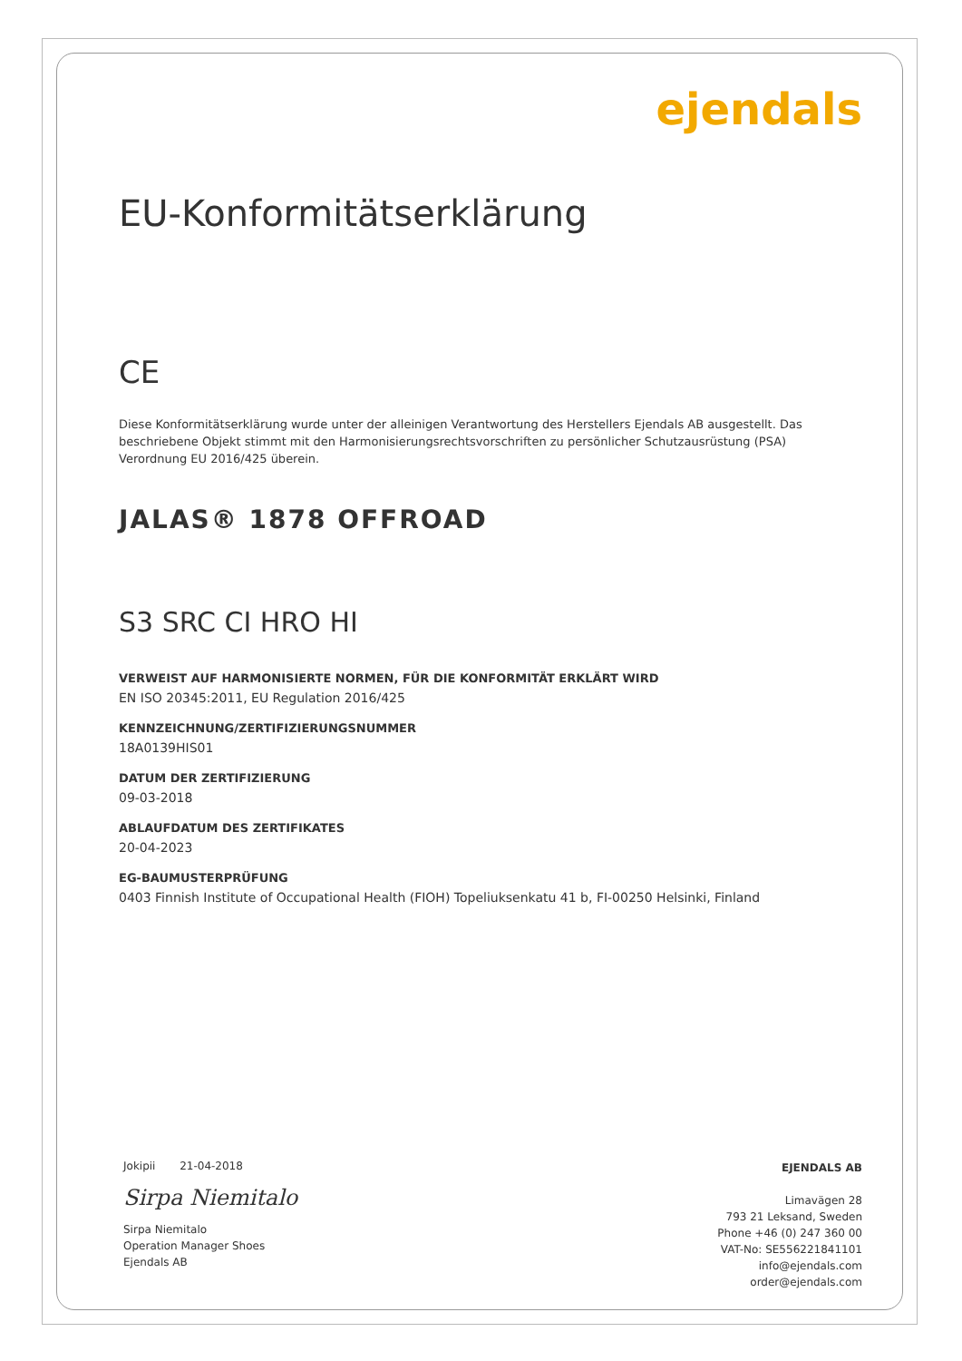ejendals
EU-Konformitätserklärung
CE
Diese Konformitätserklärung wurde unter der alleinigen Verantwortung des Herstellers Ejendals AB ausgestellt. Das beschriebene Objekt stimmt mit den Harmonisierungsrechtsvorschriften zu persönlicher Schutzausrüstung (PSA) Verordnung EU 2016/425 überein.
JALAS® 1878 OFFROAD
S3 SRC CI HRO HI
VERWEIST AUF HARMONISIERTE NORMEN, FÜR DIE KONFORMITÄT ERKLÄRT WIRD
EN ISO 20345:2011, EU Regulation 2016/425
KENNZEICHNUNG/ZERTIFIZIERUNGSNUMMER
18A0139HIS01
DATUM DER ZERTIFIZIERUNG
09-03-2018
ABLAUFDATUM DES ZERTIFIKATES
20-04-2023
EG-BAUMUSTERPRÜFUNG
0403 Finnish Institute of Occupational Health (FIOH) Topeliuksenkatu 41 b, FI-00250 Helsinki, Finland
Jokipii 21-04-2018
Sirpa Niemitalo
Sirpa Niemitalo
Operation Manager Shoes
Ejendals AB
EJENDALS AB
Limavägen 28
793 21 Leksand, Sweden
Phone +46 (0) 247 360 00
VAT-No: SE556221841101
info@ejendals.com
order@ejendals.com